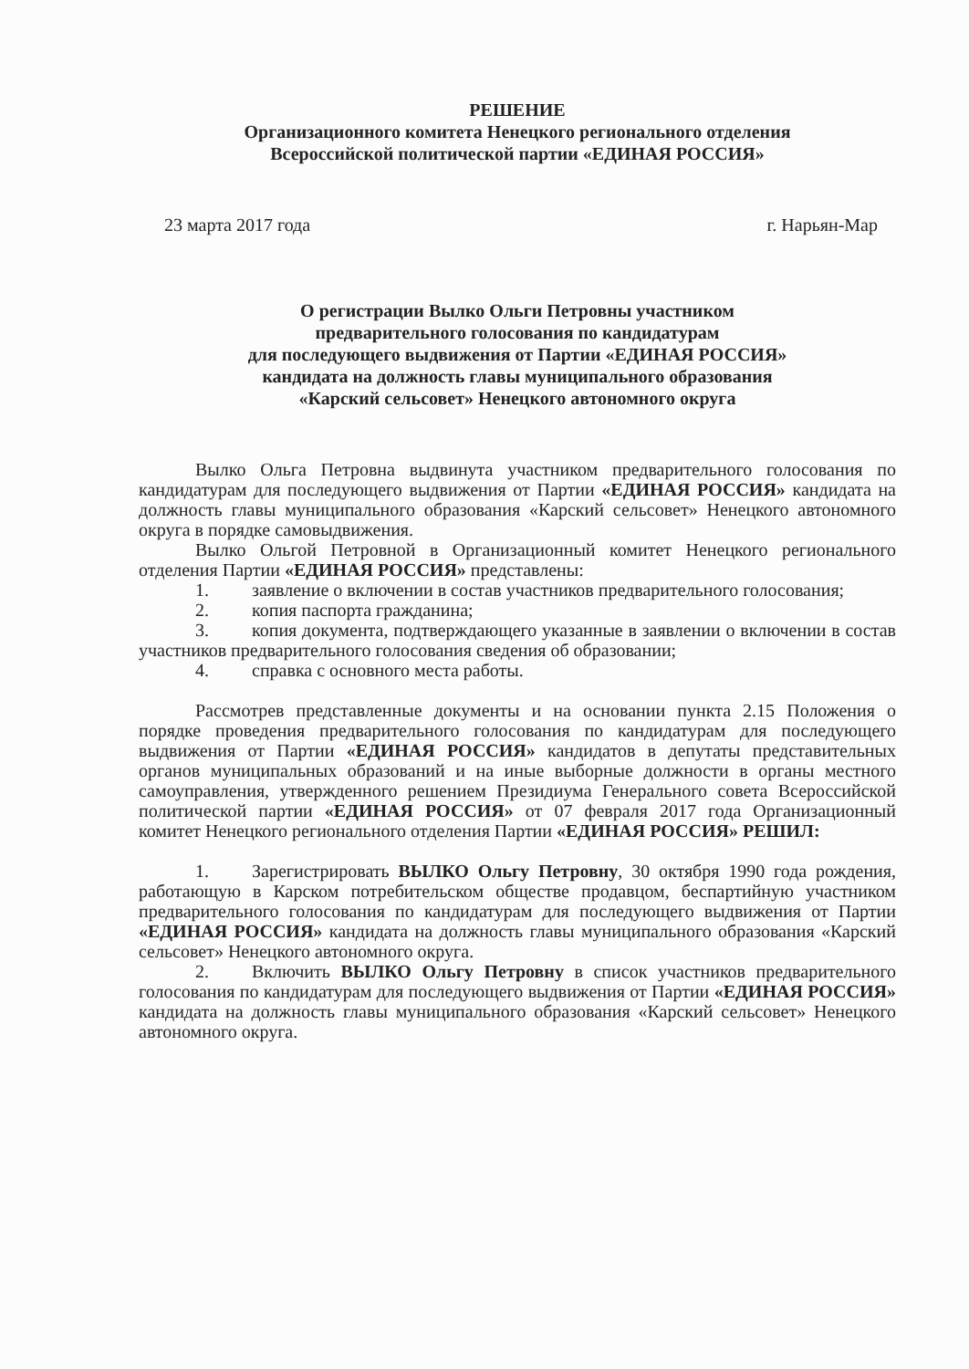РЕШЕНИЕ
Организационного комитета Ненецкого регионального отделения
Всероссийской политической партии «ЕДИНАЯ РОССИЯ»
23 марта 2017 года г. Нарьян-Мар
О регистрации Вылко Ольги Петровны участником
предварительного голосования по кандидатурам
для последующего выдвижения от Партии «ЕДИНАЯ РОССИЯ»
кандидата на должность главы муниципального образования
«Карский сельсовет» Ненецкого автономного округа
Вылко Ольга Петровна выдвинута участником предварительного голосования по кандидатурам для последующего выдвижения от Партии «ЕДИНАЯ РОССИЯ» кандидата на должность главы муниципального образования «Карский сельсовет» Ненецкого автономного округа в порядке самовыдвижения.
Вылко Ольгой Петровной в Организационный комитет Ненецкого регионального отделения Партии «ЕДИНАЯ РОССИЯ» представлены:
1. заявление о включении в состав участников предварительного голосования;
2. копия паспорта гражданина;
3. копия документа, подтверждающего указанные в заявлении о включении в состав участников предварительного голосования сведения об образовании;
4. справка с основного места работы.
Рассмотрев представленные документы и на основании пункта 2.15 Положения о порядке проведения предварительного голосования по кандидатурам для последующего выдвижения от Партии «ЕДИНАЯ РОССИЯ» кандидатов в депутаты представительных органов муниципальных образований и на иные выборные должности в органы местного самоуправления, утвержденного решением Президиума Генерального совета Всероссийской политической партии «ЕДИНАЯ РОССИЯ» от 07 февраля 2017 года Организационный комитет Ненецкого регионального отделения Партии «ЕДИНАЯ РОССИЯ» РЕШИЛ:
1. Зарегистрировать ВЫЛКО Ольгу Петровну, 30 октября 1990 года рождения, работающую в Карском потребительском обществе продавцом, беспартийную участником предварительного голосования по кандидатурам для последующего выдвижения от Партии «ЕДИНАЯ РОССИЯ» кандидата на должность главы муниципального образования «Карский сельсовет» Ненецкого автономного округа.
2. Включить ВЫЛКО Ольгу Петровну в список участников предварительного голосования по кандидатурам для последующего выдвижения от Партии «ЕДИНАЯ РОССИЯ» кандидата на должность главы муниципального образования «Карский сельсовет» Ненецкого автономного округа.